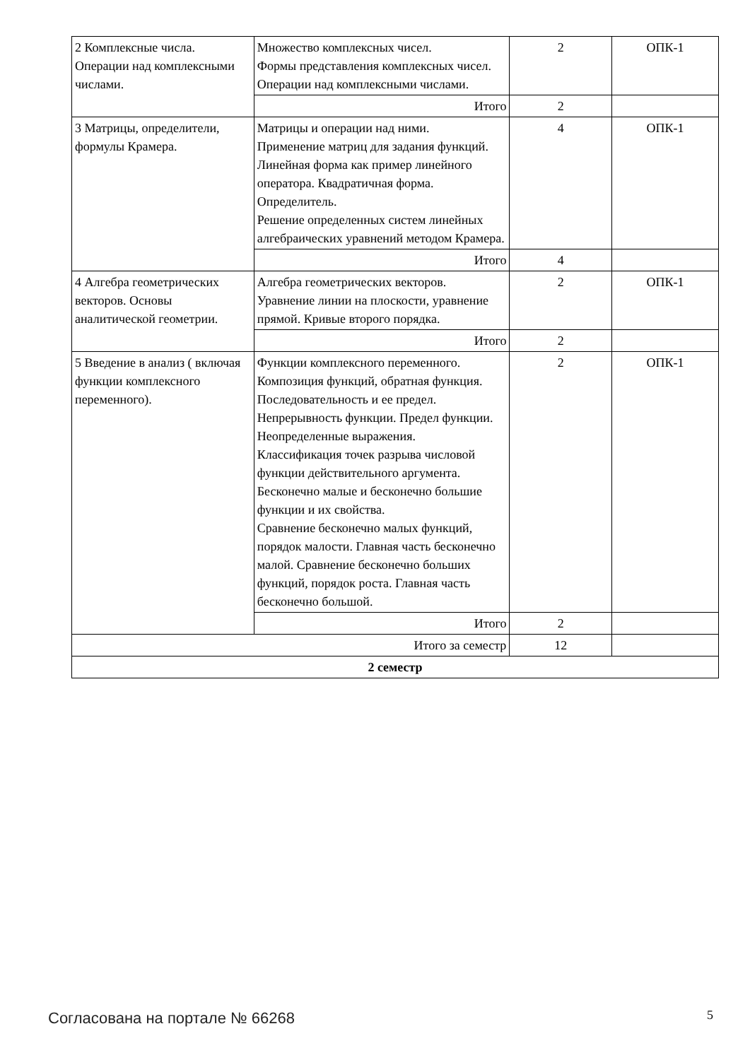| 2 Комплексные числа. Операции над комплексными числами. | Множество комплексных чисел. Формы представления комплексных чисел. Операции над комплексными числами. | 2 | ОПК-1 |
| | Итого | 2 | |
| 3 Матрицы, определители, формулы Крамера. | Матрицы и операции над ними. Применение матриц для задания функций. Линейная форма как пример линейного оператора. Квадратичная форма. Определитель. Решение определенных систем линейных алгебраических уравнений методом Крамера. | 4 | ОПК-1 |
| | Итого | 4 | |
| 4 Алгебра геометрических векторов. Основы аналитической геометрии. | Алгебра геометрических векторов. Уравнение линии на плоскости, уравнение прямой. Кривые второго порядка. | 2 | ОПК-1 |
| | Итого | 2 | |
| 5 Введение в анализ ( включая функции комплексного переменного). | Функции комплексного переменного. Композиция функций, обратная функция. Последовательность и ее предел. Непрерывность функции. Предел функции. Неопределенные выражения. Классификация точек разрыва числовой функции действительного аргумента. Бесконечно малые и бесконечно большие функции и их свойства. Сравнение бесконечно малых функций, порядок малости. Главная часть бесконечно малой. Сравнение бесконечно больших функций, порядок роста. Главная часть бесконечно большой. | 2 | ОПК-1 |
| | Итого | 2 | |
| Итого за семестр | | 12 | |
| 2 семестр | | | |
Согласована на портале № 66268 5